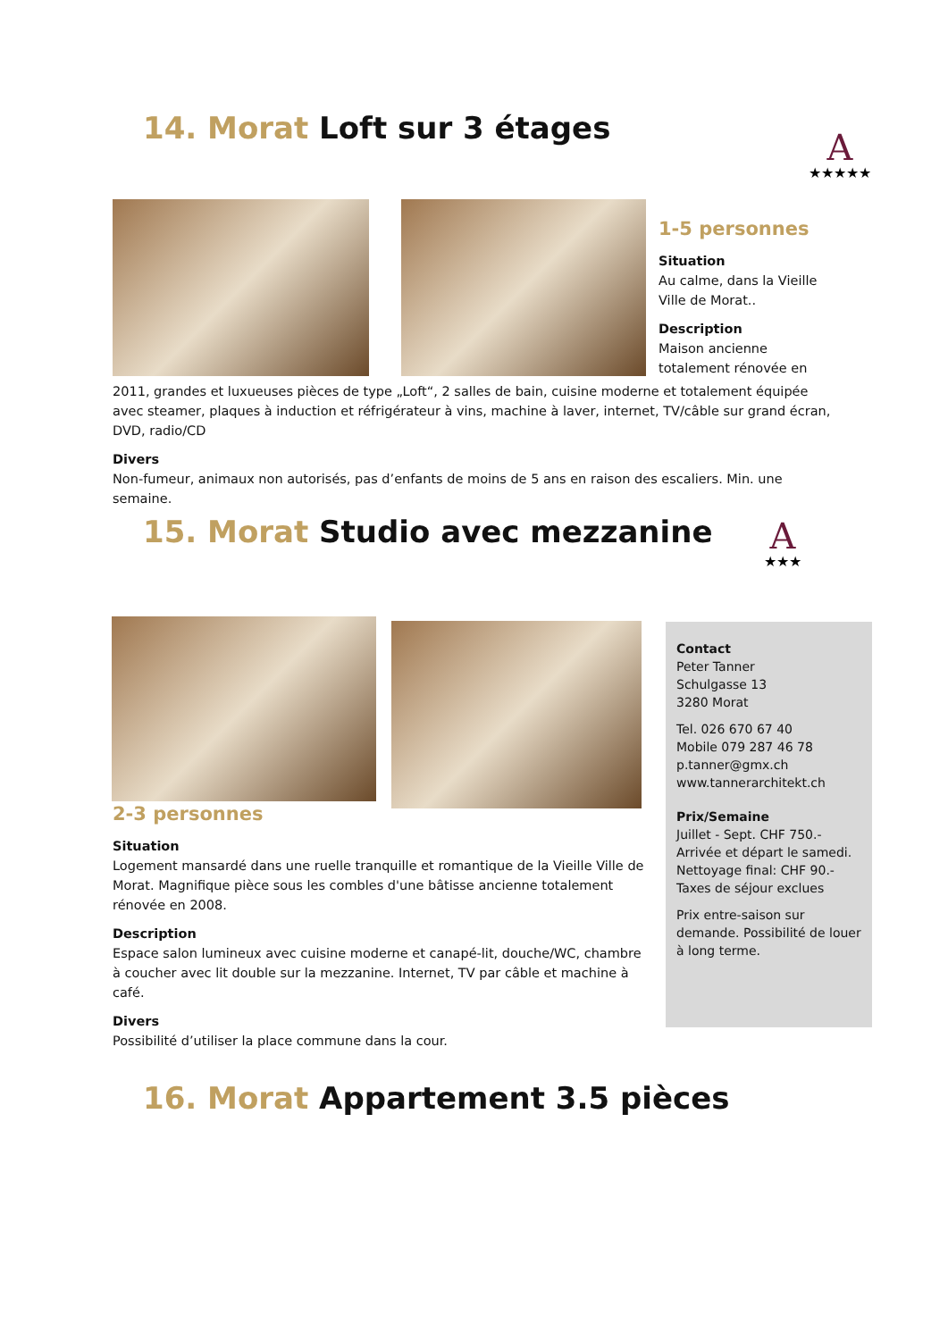14. Morat Loft sur 3 étages A
★★★★★
1-5 personnes
Situation
Au calme, dans la Vieille Ville de Morat..
Description
Maison ancienne totalement rénovée en
2011, grandes et luxueuses pièces de type „Loft“, 2 salles de bain, cuisine moderne et totalement équipée avec steamer, plaques à induction et réfrigérateur à vins, machine à laver, internet, TV/câble sur grand écran, DVD, radio/CD
Divers
Non-fumeur, animaux non autorisés, pas d’enfants de moins de 5 ans en raison des escaliers. Min. une semaine.
15. Morat Studio avec mezzanine
A
★★★
2-3 personnes
Situation
Logement mansardé dans une ruelle tranquille et romantique de la Vieille Ville de Morat. Magnifique pièce sous les combles d'une bâtisse ancienne totalement rénovée en 2008.
Description
Espace salon lumineux avec cuisine moderne et canapé-lit, douche/WC, chambre à coucher avec lit double sur la mezzanine. Internet, TV par câble et machine à café.
Divers
Possibilité d’utiliser la place commune dans la cour.
Contact
Peter Tanner
Schulgasse 13
3280 Morat
Tel. 026 670 67 40
Mobile 079 287 46 78
p.tanner@gmx.ch
www.tannerarchitekt.ch
Prix/Semaine
Juillet - Sept. CHF 750.-
Arrivée et départ le samedi.
Nettoyage final: CHF 90.-
Taxes de séjour exclues
Prix entre-saison sur demande. Possibilité de louer à long terme.
16. Morat Appartement 3.5 pièces